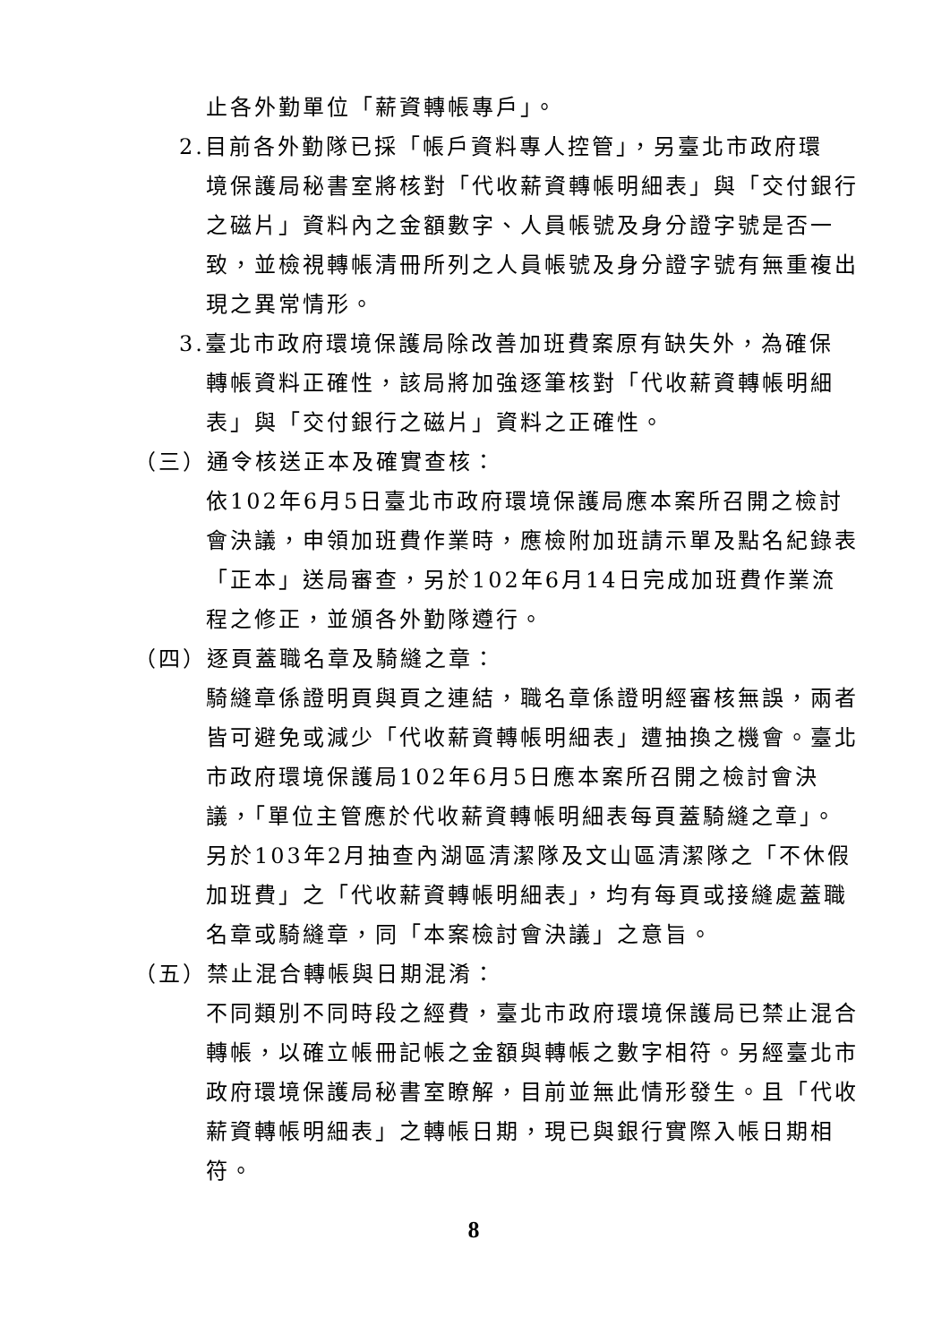止各外勤單位「薪資轉帳專戶」。
2.目前各外勤隊已採「帳戶資料專人控管」，另臺北市政府環
境保護局秘書室將核對「代收薪資轉帳明細表」與「交付銀行之磁片」資料內之金額數字、人員帳號及身分證字號是否一致，並檢視轉帳清冊所列之人員帳號及身分證字號有無重複出現之異常情形。
3.臺北市政府環境保護局除改善加班費案原有缺失外，為確保
轉帳資料正確性，該局將加強逐筆核對「代收薪資轉帳明細表」與「交付銀行之磁片」資料之正確性。
（三）通令核送正本及確實查核：
依102年6月5日臺北市政府環境保護局應本案所召開之檢討會決議，申領加班費作業時，應檢附加班請示單及點名紀錄表「正本」送局審查，另於102年6月14日完成加班費作業流程之修正，並頒各外勤隊遵行。
（四）逐頁蓋職名章及騎縫之章：
騎縫章係證明頁與頁之連結，職名章係證明經審核無誤，兩者皆可避免或減少「代收薪資轉帳明細表」遭抽換之機會。臺北市政府環境保護局102年6月5日應本案所召開之檢討會決議，「單位主管應於代收薪資轉帳明細表每頁蓋騎縫之章」。另於103年2月抽查內湖區清潔隊及文山區清潔隊之「不休假加班費」之「代收薪資轉帳明細表」，均有每頁或接縫處蓋職名章或騎縫章，同「本案檢討會決議」之意旨。
（五）禁止混合轉帳與日期混淆：
不同類別不同時段之經費，臺北市政府環境保護局已禁止混合轉帳，以確立帳冊記帳之金額與轉帳之數字相符。另經臺北市政府環境保護局秘書室瞭解，目前並無此情形發生。且「代收薪資轉帳明細表」之轉帳日期，現已與銀行實際入帳日期相符。
8